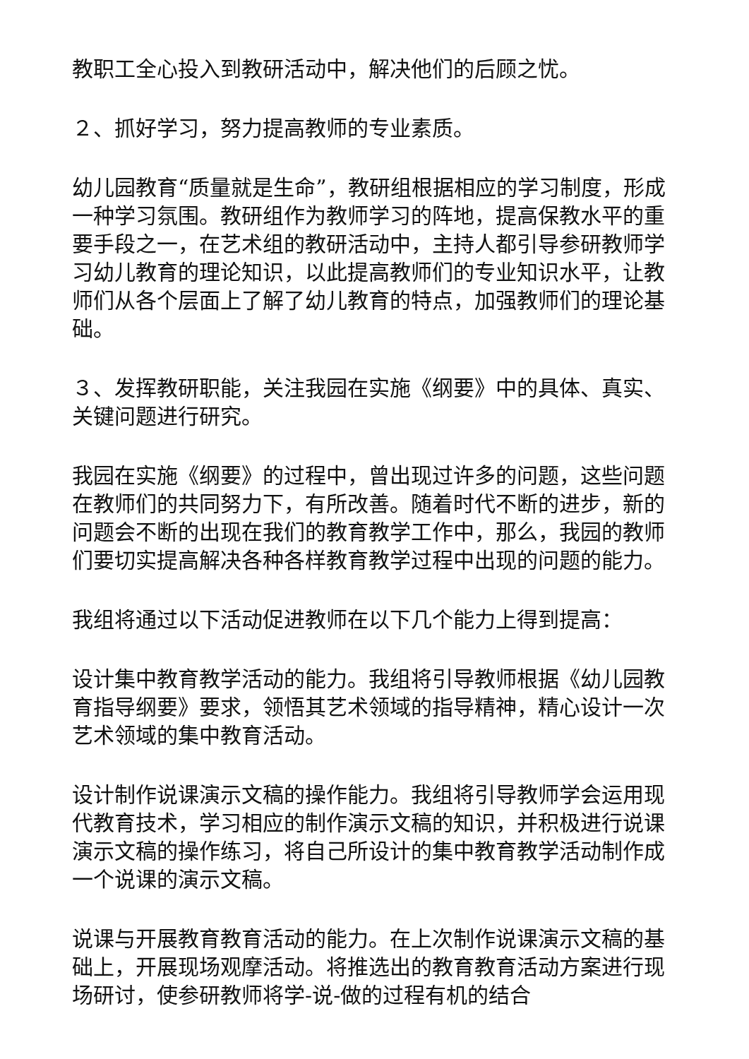教职工全心投入到教研活动中，解决他们的后顾之忧。
２、抓好学习，努力提高教师的专业素质。
幼儿园教育“质量就是生命”，教研组根据相应的学习制度，形成一种学习氛围。教研组作为教师学习的阵地，提高保教水平的重要手段之一，在艺术组的教研活动中，主持人都引导参研教师学习幼儿教育的理论知识，以此提高教师们的专业知识水平，让教师们从各个层面上了解了幼儿教育的特点，加强教师们的理论基础。
３、发挥教研职能，关注我园在实施《纲要》中的具体、真实、关键问题进行研究。
我园在实施《纲要》的过程中，曾出现过许多的问题，这些问题在教师们的共同努力下，有所改善。随着时代不断的进步，新的问题会不断的出现在我们的教育教学工作中，那么，我园的教师们要切实提高解决各种各样教育教学过程中出现的问题的能力。
我组将通过以下活动促进教师在以下几个能力上得到提高：
设计集中教育教学活动的能力。我组将引导教师根据《幼儿园教育指导纲要》要求，领悟其艺术领域的指导精神，精心设计一次艺术领域的集中教育活动。
设计制作说课演示文稿的操作能力。我组将引导教师学会运用现代教育技术，学习相应的制作演示文稿的知识，并积极进行说课演示文稿的操作练习，将自己所设计的集中教育教学活动制作成一个说课的演示文稿。
说课与开展教育教育活动的能力。在上次制作说课演示文稿的基础上，开展现场观摩活动。将推选出的教育教育活动方案进行现场研讨，使参研教师将学-说-做的过程有机的结合